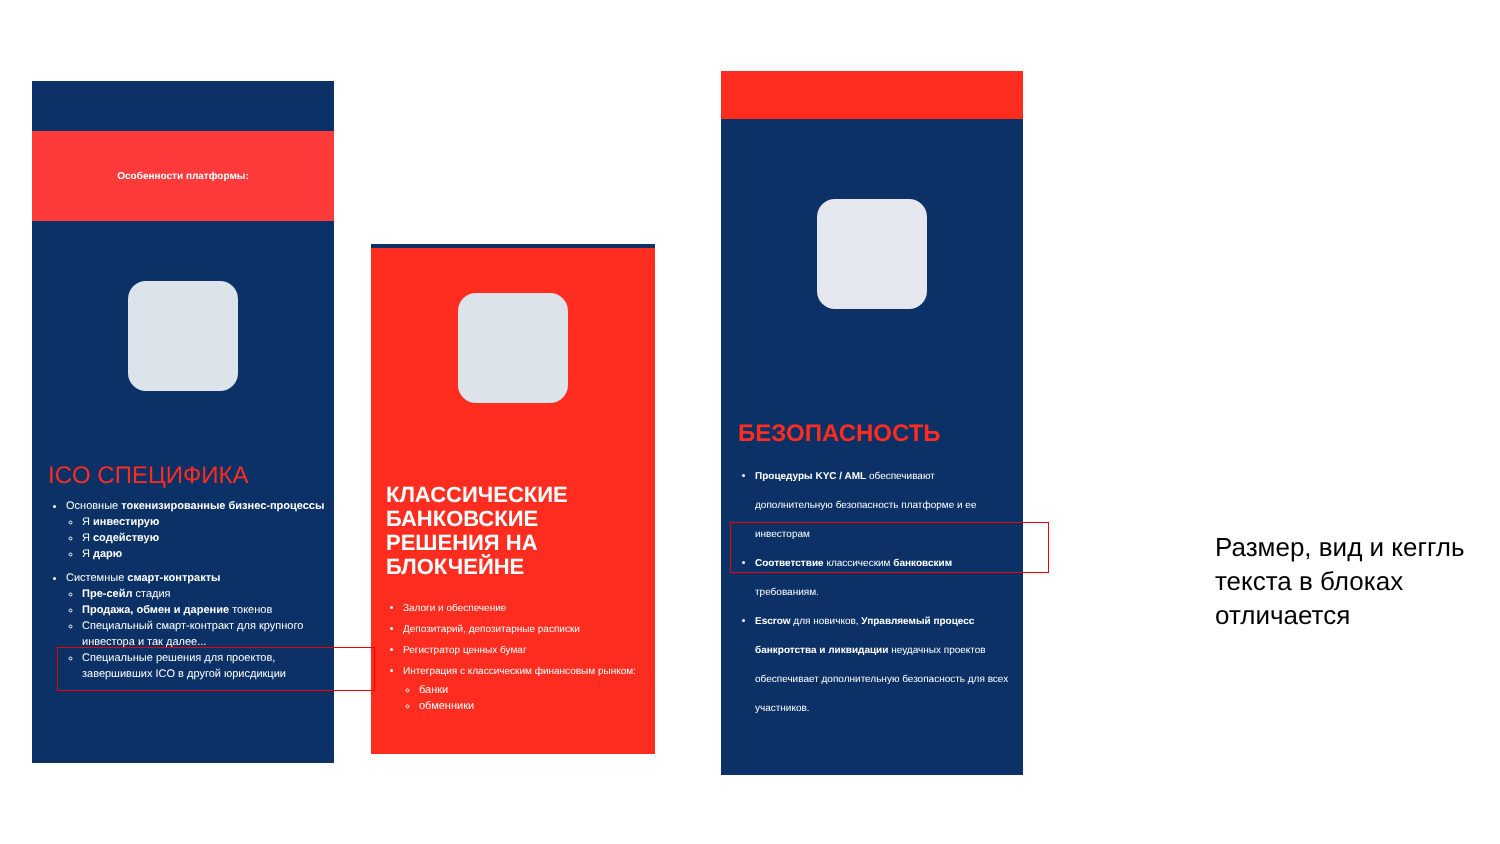Особенности платформы:
ICO СПЕЦИФИКА
Основные токенизированные бизнес-процессы
Я инвестирую
Я содействую
Я дарю
Системные смарт-контракты
Пре-сейл стадия
Продажа, обмен и дарение токенов
Специальный смарт-контракт для крупного инвестора и так далее...
Специальные решения для проектов, завершивших ICO в другой юрисдикции
КЛАССИЧЕСКИЕ БАНКОВСКИЕ РЕШЕНИЯ НА БЛОКЧЕЙНЕ
Залоги и обеспечение
Депозитарий, депозитарные расписки
Регистратор ценных бумаг
Интеграция с классическим финансовым рынком:
банки
обменники
БЕЗОПАСНОСТЬ
Процедуры KYC / AML обеспечивают дополнительную безопасность платформе и ее инвесторам
Соответствие классическим банковским требованиям.
Escrow для новичков, Управляемый процесс банкротства и ликвидации неудачных проектов обеспечивает дополнительную безопасность для всех участников.
Размер, вид и кеггль текста в блоках отличается